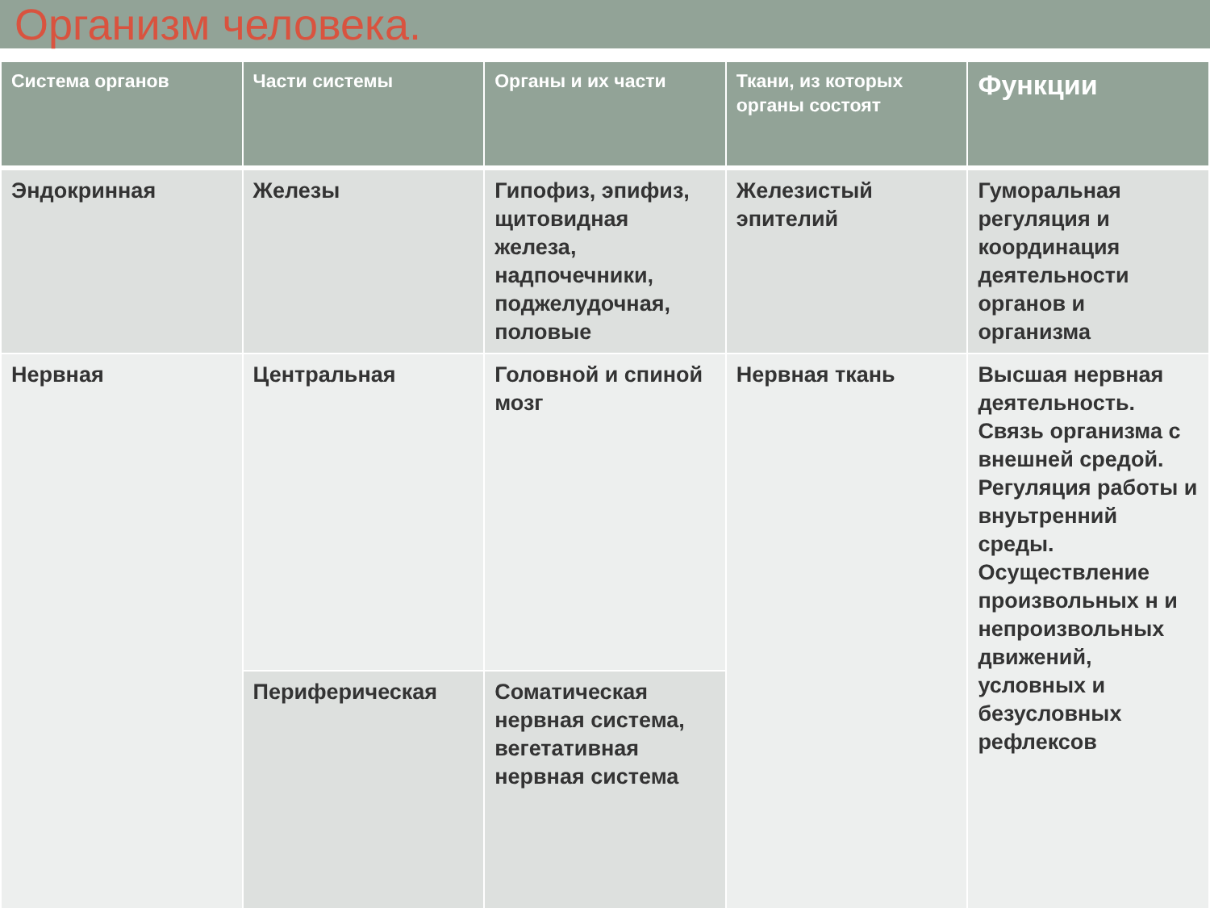Организм человека.
| Система органов | Части системы | Органы и их части | Ткани, из которых органы состоят | Функции |
| --- | --- | --- | --- | --- |
| Эндокринная | Железы | Гипофиз, эпифиз, щитовидная железа, надпочечники, поджелудочная, половые | Железистый эпителий | Гуморальная регуляция и координация деятельности органов и организма |
| Нервная | Центральная | Головной и спиной мозг | Нервная ткань | Высшая нервная деятельность. Связь организма с внешней средой. Регуляция работы и внуьтренний среды. Осуществление произвольных н и непроизвольных движений, условных и безусловных рефлексов |
| | Периферическая | Соматическая нервная система, вегетативная нервная система | | |